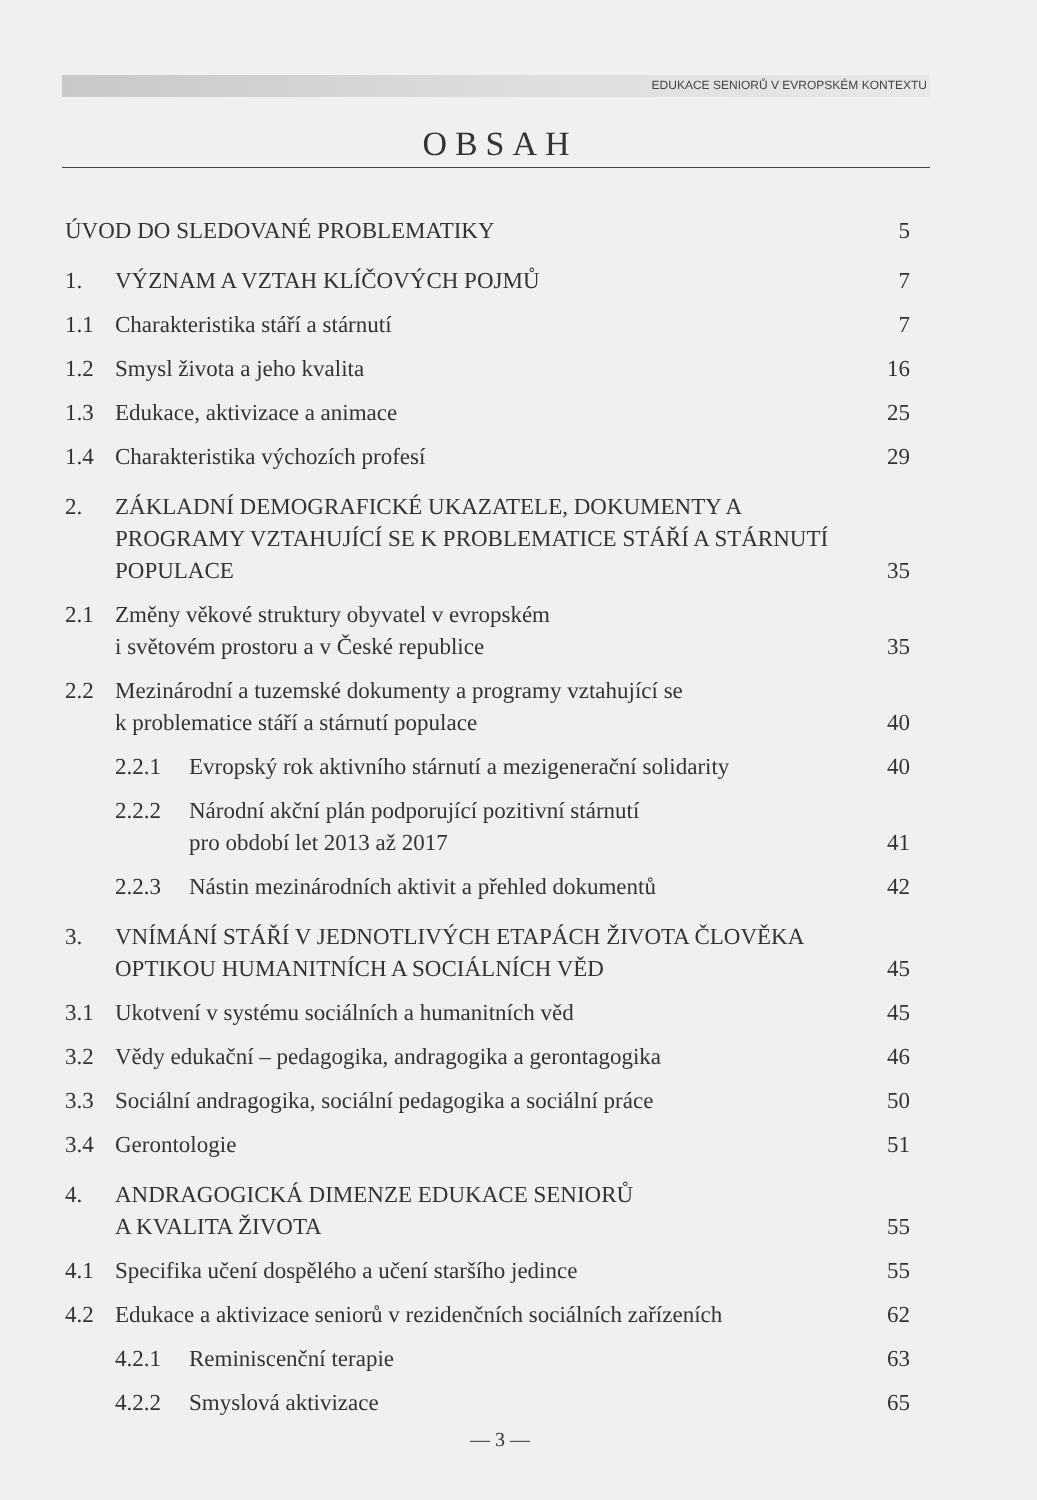EDUKACE SENIORŮ V EVROPSKÉM KONTEXTU
OBSAH
ÚVOD DO SLEDOVANÉ PROBLEMATIKY 5
1. VÝZNAM A VZTAH KLÍČOVÝCH POJMŮ 7
1.1 Charakteristika stáří a stárnutí 7
1.2 Smysl života a jeho kvalita 16
1.3 Edukace, aktivizace a animace 25
1.4 Charakteristika výchozích profesí 29
2. ZÁKLADNÍ DEMOGRAFICKÉ UKAZATELE, DOKUMENTY A PROGRAMY VZTAHUJÍCÍ SE K PROBLEMATICE STÁŘÍ A STÁRNUTÍ POPULACE 35
2.1 Změny věkové struktury obyvatel v evropském
i světovém prostoru a v České republice 35
2.2 Mezinárodní a tuzemské dokumenty a programy vztahující se
k problematice stáří a stárnutí populace 40
2.2.1 Evropský rok aktivního stárnutí a mezigenerační solidarity 40
2.2.2 Národní akční plán podporující pozitivní stárnutí
pro období let 2013 až 2017 41
2.2.3 Nástin mezinárodních aktivit a přehled dokumentů 42
3. VNÍMÁNÍ STÁŘÍ V JEDNOTLIVÝCH ETAPÁCH ŽIVOTA ČLOVĚKA OPTIKOU HUMANITNÍCH A SOCIÁLNÍCH VĚD 45
3.1 Ukotvení v systému sociálních a humanitních věd 45
3.2 Vědy edukační – pedagogika, andragogika a gerontagogika 46
3.3 Sociální andragogika, sociální pedagogika a sociální práce 50
3.4 Gerontologie 51
4. ANDRAGOGICKÁ DIMENZE EDUKACE SENIORŮ
A KVALITA ŽIVOTA 55
4.1 Specifika učení dospělého a učení staršího jedince 55
4.2 Edukace a aktivizace seniorů v rezidenčních sociálních zařízeních 62
4.2.1 Reminiscenční terapie 63
4.2.2 Smyslová aktivizace 65
— 3 —